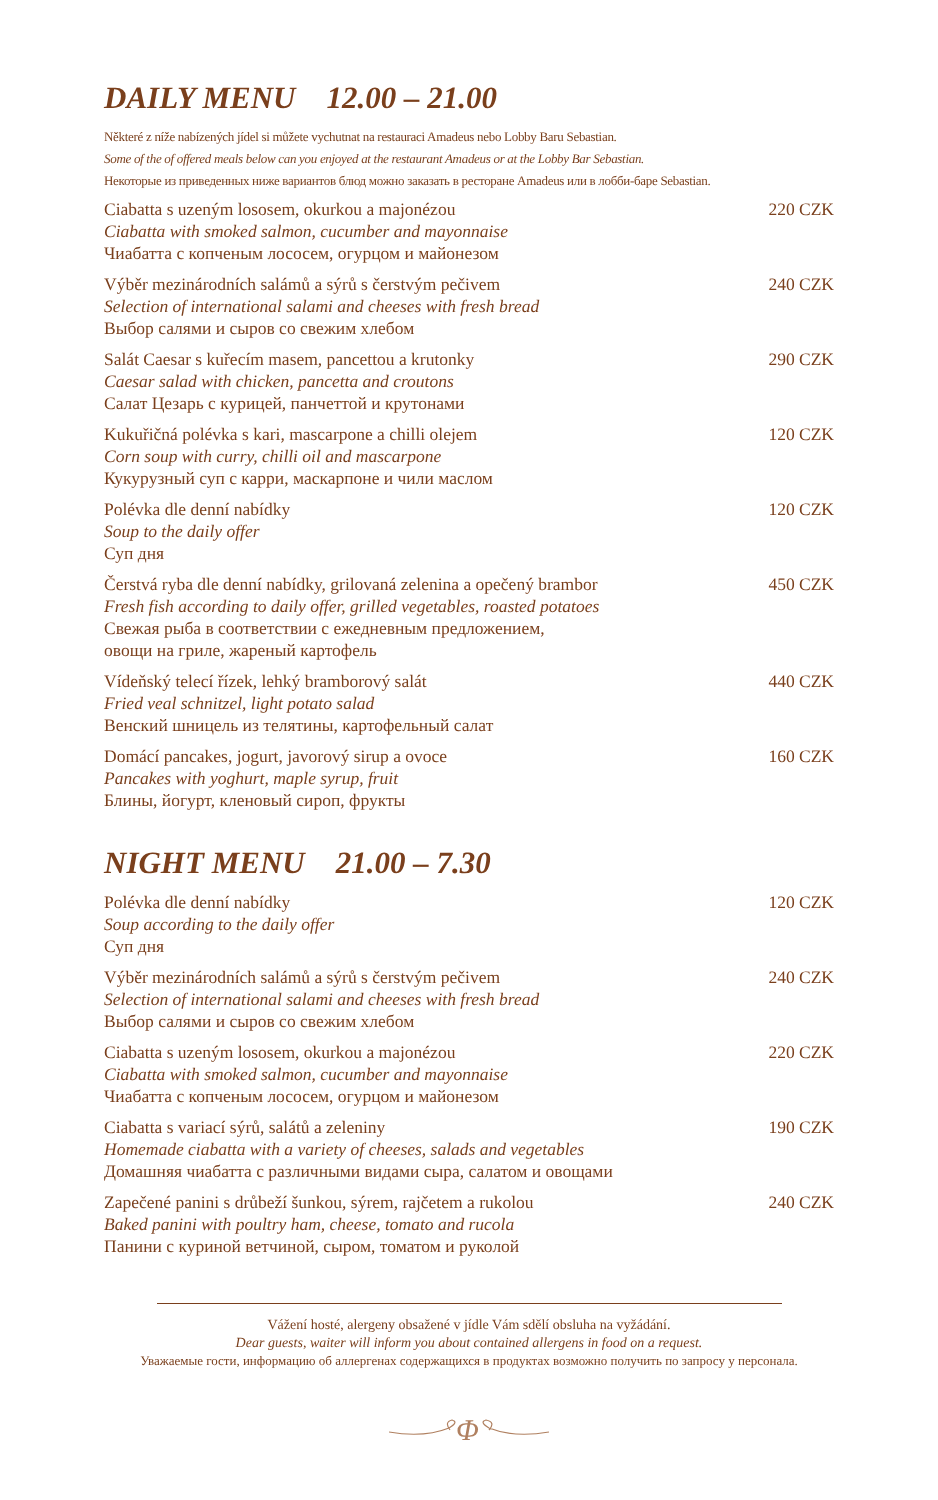DAILY MENU 12.00 – 21.00
Některé z níže nabízených jídel si můžete vychutnat na restauraci Amadeus nebo Lobby Baru Sebastian.
Some of the of offered meals below can you enjoyed at the restaurant Amadeus or at the Lobby Bar Sebastian.
Некоторые из приведенных ниже вариантов блюд можно заказать в ресторане Amadeus или в лобби-баре Sebastian.
Ciabatta s uzeným lososem, okurkou a majonézou
Ciabatta with smoked salmon, cucumber and mayonnaise
Чиабатта с копченым лососем, огурцом и майонезом
220 CZK
Výběr mezinárodních salámů a sýrů s čerstvým pečivem
Selection of international salami and cheeses with fresh bread
Выбор салями и сыров со свежим хлебом
240 CZK
Salát Caesar s kuřecím masem, pancettou a krutonky
Caesar salad with chicken, pancetta and croutons
Салат Цезарь с курицей, панчеттой и крутонами
290 CZK
Kukuřičná polévka s kari, mascarpone a chilli olejem
Corn soup with curry, chilli oil and mascarpone
Кукурузный суп с карри, маскарпоне и чили маслом
120 CZK
Polévka dle denní nabídky
Soup to the daily offer
Суп дня
120 CZK
Čerstvá ryba dle denní nabídky, grilovaná zelenina a opečený brambor
Fresh fish according to daily offer, grilled vegetables, roasted potatoes
Свежая рыба в соответствии с ежедневным предложением,
овощи на гриле, жареный картофель
450 CZK
Vídeňský telecí řízek, lehký bramborový salát
Fried veal schnitzel, light potato salad
Венский шницель из телятины, картофельный салат
440 CZK
Domácí pancakes, jogurt, javorový sirup a ovoce
Pancakes with yoghurt, maple syrup, fruit
Блины, йогурт, кленовый сироп, фрукты
160 CZK
NIGHT MENU 21.00 – 7.30
Polévka dle denní nabídky
Soup according to the daily offer
Суп дня
120 CZK
Výběr mezinárodních salámů a sýrů s čerstvým pečivem
Selection of international salami and cheeses with fresh bread
Выбор салями и сыров со свежим хлебом
240 CZK
Ciabatta s uzeným lososem, okurkou a majonézou
Ciabatta with smoked salmon, cucumber and mayonnaise
Чиабатта с копченым лососем, огурцом и майонезом
220 CZK
Ciabatta s variací sýrů, salátů a zeleniny
Homemade ciabatta with a variety of cheeses, salads and vegetables
Домашняя чиабатта с различными видами сыра, салатом и овощами
190 CZK
Zapečené panini s drůbeží šunkou, sýrem, rajčetem a rukolou
Baked panini with poultry ham, cheese, tomato and rucola
Панини с куриной ветчиной, сыром, томатом и руколой
240 CZK
Vážení hosté, alergeny obsažené v jídle Vám sdělí obsluha na vyžádání.
Dear guests, waiter will inform you about contained allergens in food on a request.
Уважаемые гости, информацию об аллергенах содержащихся в продуктах возможно получить по запросу у персонала.
Φ